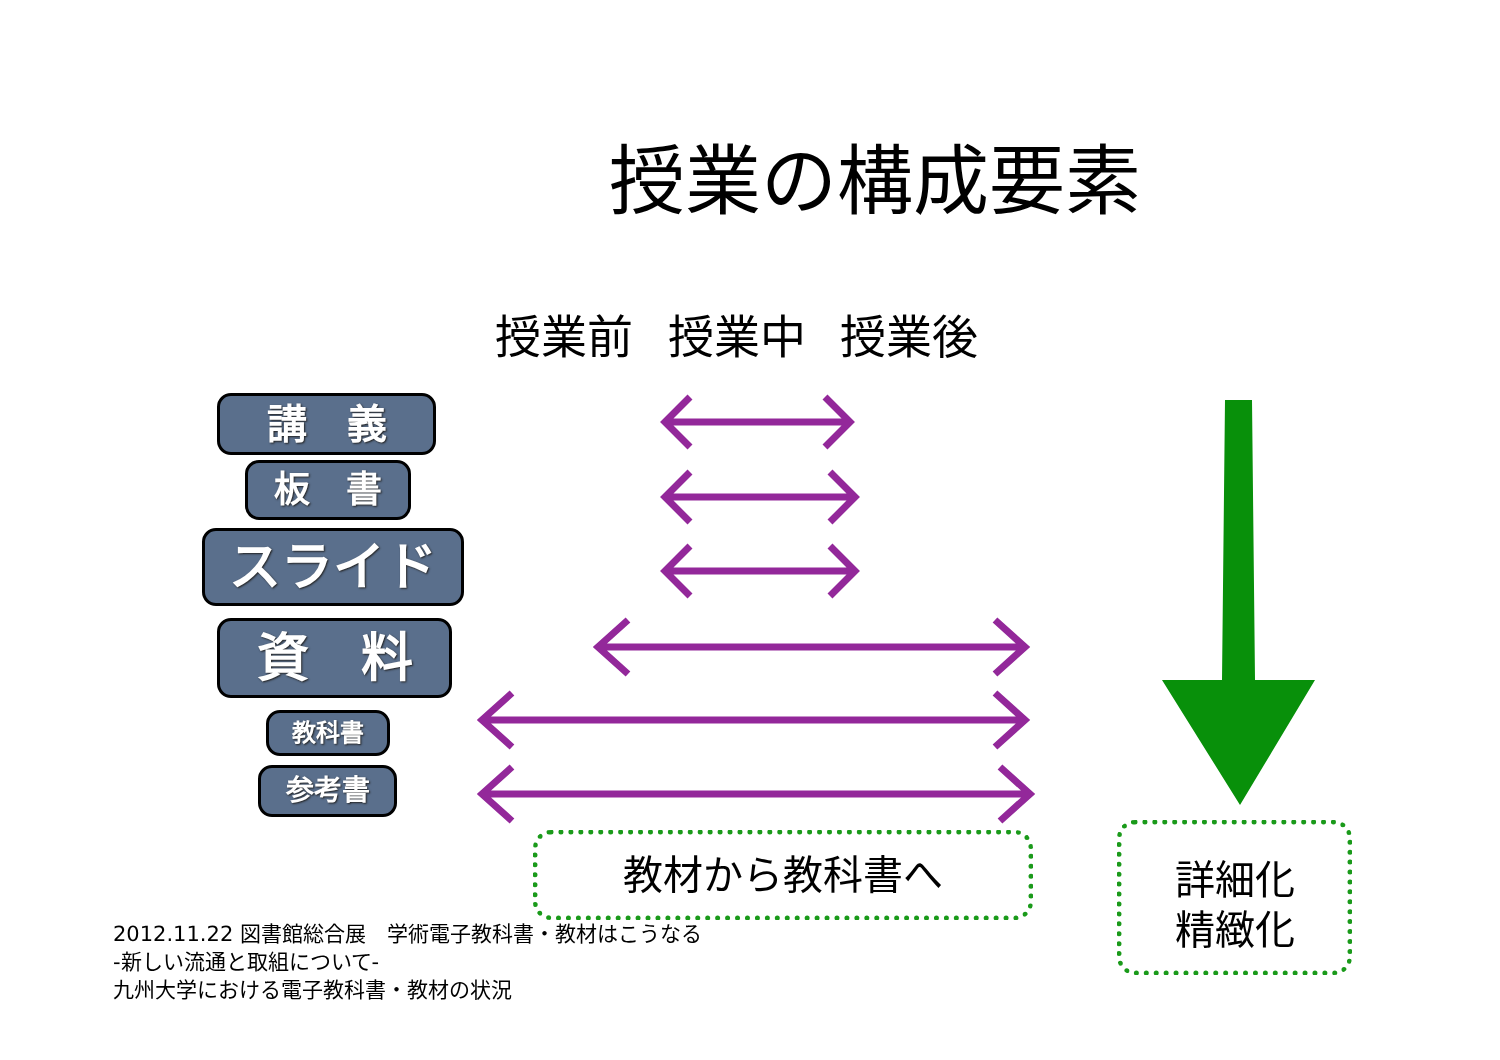授業の構成要素
授業前 授業中 授業後
講　義
板　書
スライド
資　料
教科書
参考書
教材から教科書へ
詳細化
精緻化
2012.11.22 図書館総合展　学術電子教科書・教材はこうなる
-新しい流通と取組について-
九州大学における電子教科書・教材の状況